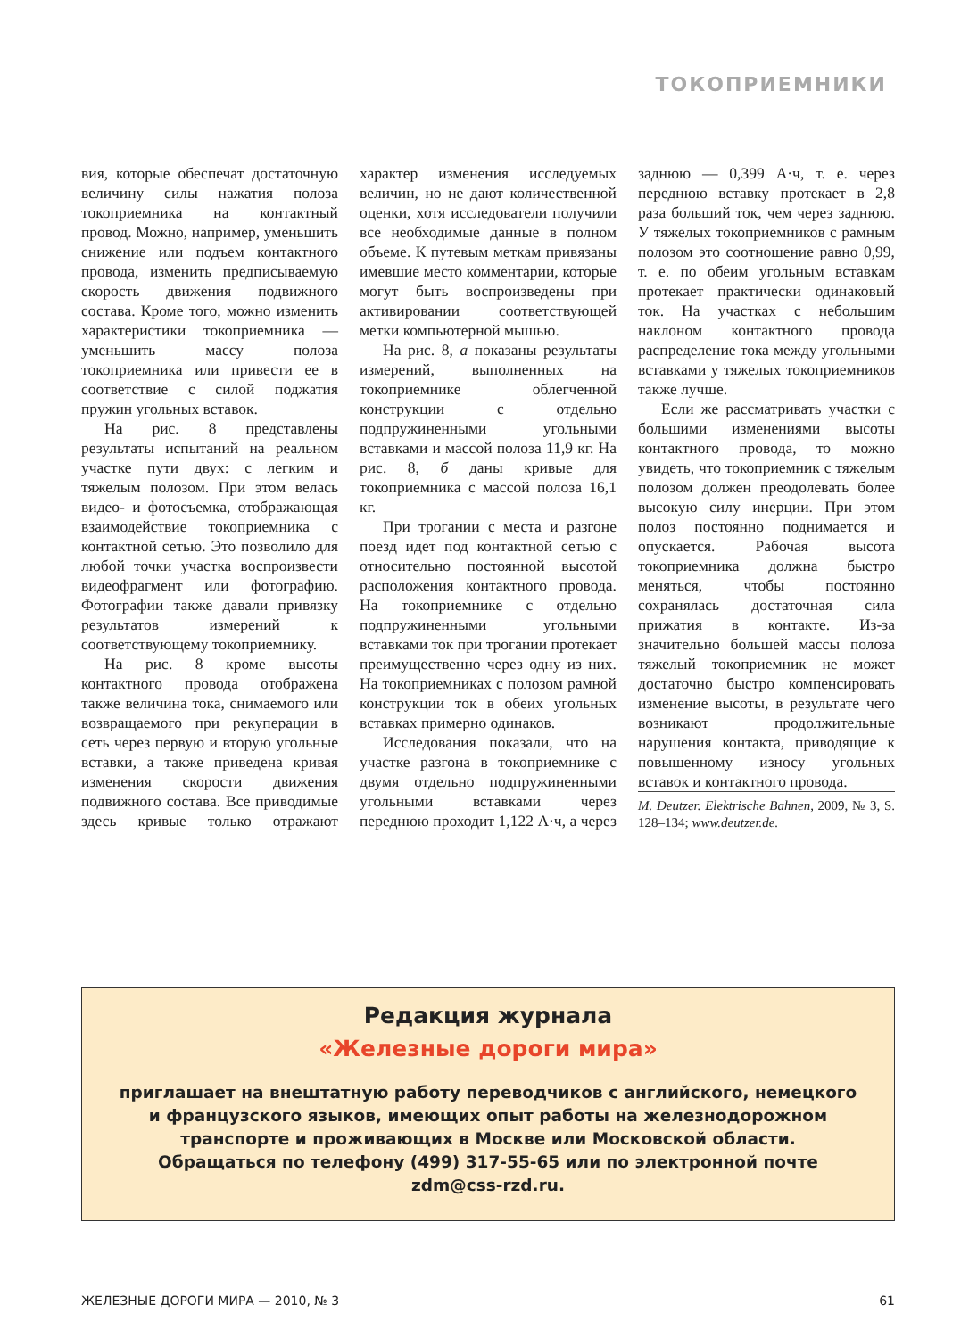ТОКОПРИЕМНИКИ
вия, которые обеспечат достаточную величину силы нажатия полоза токоприемника на контактный провод. Можно, например, уменьшить снижение или подъем контактного провода, изменить предписываемую скорость движения подвижного состава. Кроме того, можно изменить характеристики токоприемника — уменьшить массу полоза токоприемника или привести ее в соответствие с силой поджатия пружин угольных вставок.
На рис. 8 представлены результаты испытаний на реальном участке пути двух: с легким и тяжелым полозом. При этом велась видео- и фотосъемка, отображающая взаимодействие токоприемника с контактной сетью. Это позволило для любой точки участка воспроизвести видеофрагмент или фотографию. Фотографии также давали привязку результатов измерений к соответствующему токоприемнику.
На рис. 8 кроме высоты контактного провода отображена также величина тока, снимаемого или возвращаемого при рекуперации в сеть через первую и вторую угольные вставки, а также приведена кривая изменения скорости движения подвижного состава. Все приводимые здесь кривые только отражают характер изменения исследуемых величин, но не дают количественной оценки, хотя исследователи получили все необходимые данные в полном объеме. К путевым меткам привязаны имевшие место комментарии, которые могут быть воспроизведены при активировании соответствующей метки компьютерной мышью.
На рис. 8, а показаны результаты измерений, выполненных на токоприемнике облегченной конструкции с отдельно подпружиненными угольными вставками и массой полоза 11,9 кг. На рис. 8, б даны кривые для токоприемника с массой полоза 16,1 кг.
При трогании с места и разгоне поезд идет под контактной сетью с относительно постоянной высотой расположения контактного провода. На токоприемнике с отдельно подпружиненными угольными вставками ток при трогании протекает преимущественно через одну из них. На токоприемниках с полозом рамной конструкции ток в обеих угольных вставках примерно одинаков.
Исследования показали, что на участке разгона в токоприемнике с двумя отдельно подпружиненными угольными вставками через переднюю проходит 1,122 А·ч, а через заднюю — 0,399 А·ч, т. е. через переднюю вставку протекает в 2,8 раза больший ток, чем через заднюю. У тяжелых токоприемников с рамным полозом это соотношение равно 0,99, т. е. по обеим угольным вставкам протекает практически одинаковый ток. На участках с небольшим наклоном контактного провода распределение тока между угольными вставками у тяжелых токоприемников также лучше.
Если же рассматривать участки с большими изменениями высоты контактного провода, то можно увидеть, что токоприемник с тяжелым полозом должен преодолевать более высокую силу инерции. При этом полоз постоянно поднимается и опускается. Рабочая высота токоприемника должна быстро меняться, чтобы постоянно сохранялась достаточная сила прижатия в контакте. Из-за значительно большей массы полоза тяжелый токоприемник не может достаточно быстро компенсировать изменение высоты, в результате чего возникают продолжительные нарушения контакта, приводящие к повышенному износу угольных вставок и контактного провода.
M. Deutzer. Elektrische Bahnen, 2009, № 3, S. 128–134; www.deutzer.de.
Редакция журнала
«Железные дороги мира»
приглашает на внештатную работу переводчиков с английского, немецкого
и французского языков, имеющих опыт работы на железнодорожном
транспорте и проживающих в Москве или Московской области.
Обращаться по телефону (499) 317-55-65 или по электронной почте
zdm@css-rzd.ru.
ЖЕЛЕЗНЫЕ ДОРОГИ МИРА — 2010, № 3 61